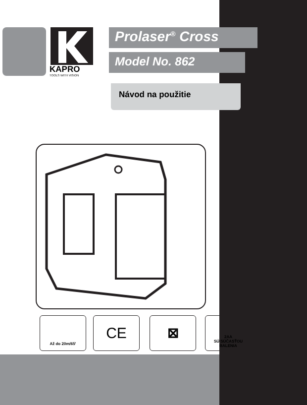KAPRO
TOOLS WITH VISION
Prolaser<sup>®</sup> Cross
Model No. 862
Návod na použitie
Až do 20m/65' CE ⊠
2AA
SÚ SÚČASŤOU BALENIA